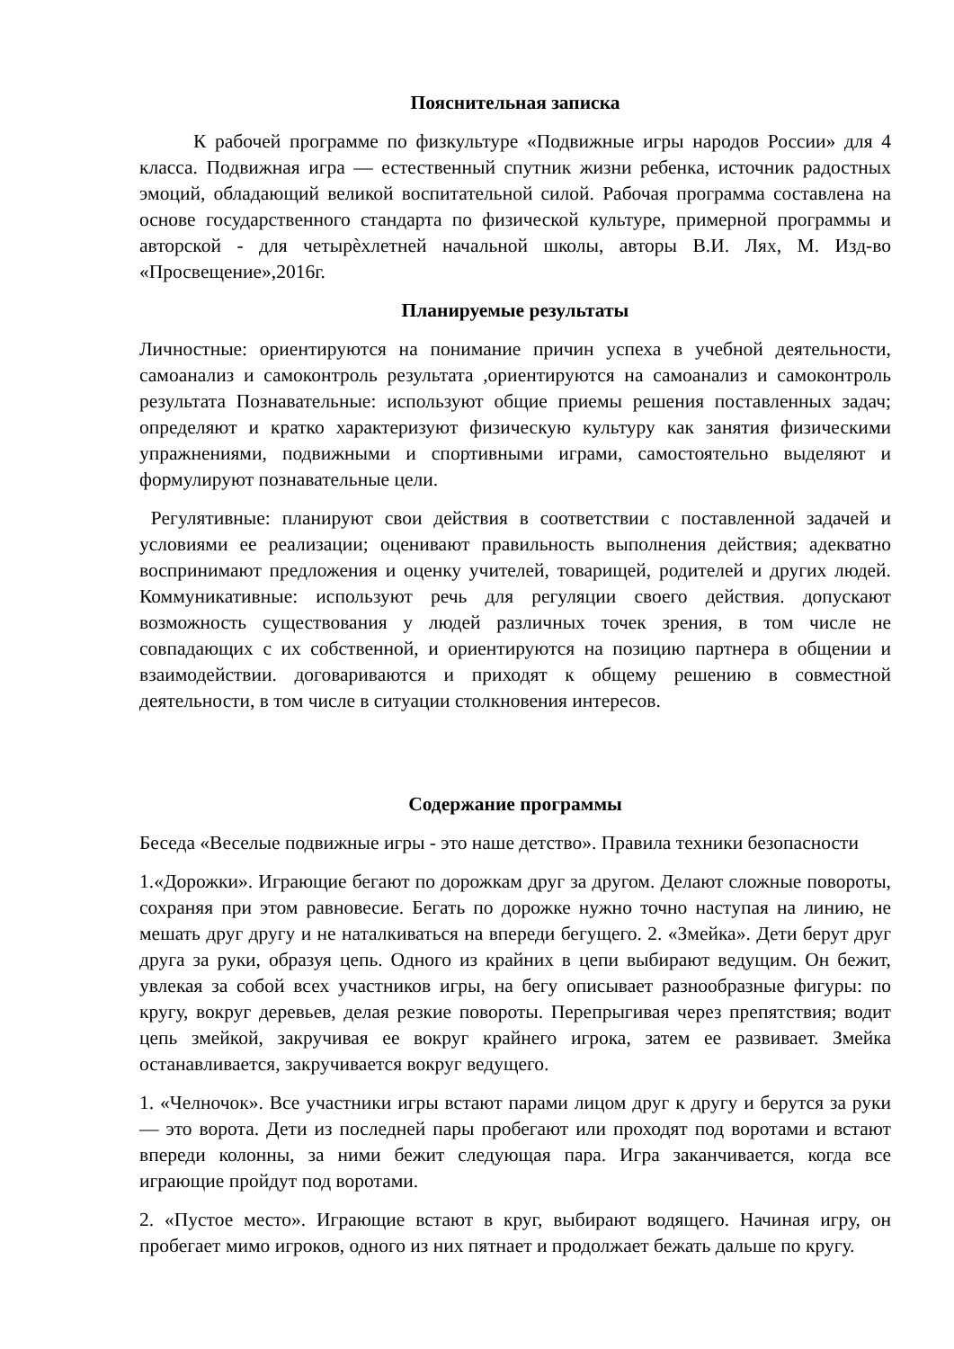Пояснительная записка
К рабочей программе по физкультуре «Подвижные игры народов России» для 4 класса. Подвижная игра — естественный спутник жизни ребенка, источник радостных эмоций, обладающий великой воспитательной силой. Рабочая программа составлена на основе государственного стандарта по физической культуре, примерной программы и авторской - для четырѐхлетней начальной школы, авторы В.И. Лях, М. Изд-во «Просвещение»,2016г.
Планируемые результаты
Личностные: ориентируются на понимание причин успеха в учебной деятельности, самоанализ и самоконтроль результата ,ориентируются на самоанализ и самоконтроль результата Познавательные: используют общие приемы решения поставленных задач; определяют и кратко характеризуют физическую культуру как занятия физическими упражнениями, подвижными и спортивными играми, самостоятельно выделяют и формулируют познавательные цели.
Регулятивные: планируют свои действия в соответствии с поставленной задачей и условиями ее реализации; оценивают правильность выполнения действия; адекватно воспринимают предложения и оценку учителей, товарищей, родителей и других людей. Коммуникативные: используют речь для регуляции своего действия. допускают возможность существования у людей различных точек зрения, в том числе не совпадающих с их собственной, и ориентируются на позицию партнера в общении и взаимодействии. договариваются и приходят к общему решению в совместной деятельности, в том числе в ситуации столкновения интересов.
Содержание программы
Беседа «Веселые подвижные игры - это наше детство». Правила техники безопасности
1.«Дорожки». Играющие бегают по дорожкам друг за другом. Делают сложные повороты, сохраняя при этом равновесие. Бегать по дорожке нужно точно наступая на линию, не мешать друг другу и не наталкиваться на впереди бегущего. 2. «Змейка». Дети берут друг друга за руки, образуя цепь. Одного из крайних в цепи выбирают ведущим. Он бежит, увлекая за собой всех участников игры, на бегу описывает разнообразные фигуры: по кругу, вокруг деревьев, делая резкие повороты. Перепрыгивая через препятствия; водит цепь змейкой, закручивая ее вокруг крайнего игрока, затем ее развивает. Змейка останавливается, закручивается вокруг ведущего.
1. «Челночок». Все участники игры встают парами лицом друг к другу и берутся за руки — это ворота. Дети из последней пары пробегают или проходят под воротами и встают впереди колонны, за ними бежит следующая пара. Игра заканчивается, когда все играющие пройдут под воротами.
2. «Пустое место». Играющие встают в круг, выбирают водящего. Начиная игру, он пробегает мимо игроков, одного из них пятнает и продолжает бежать дальше по кругу.